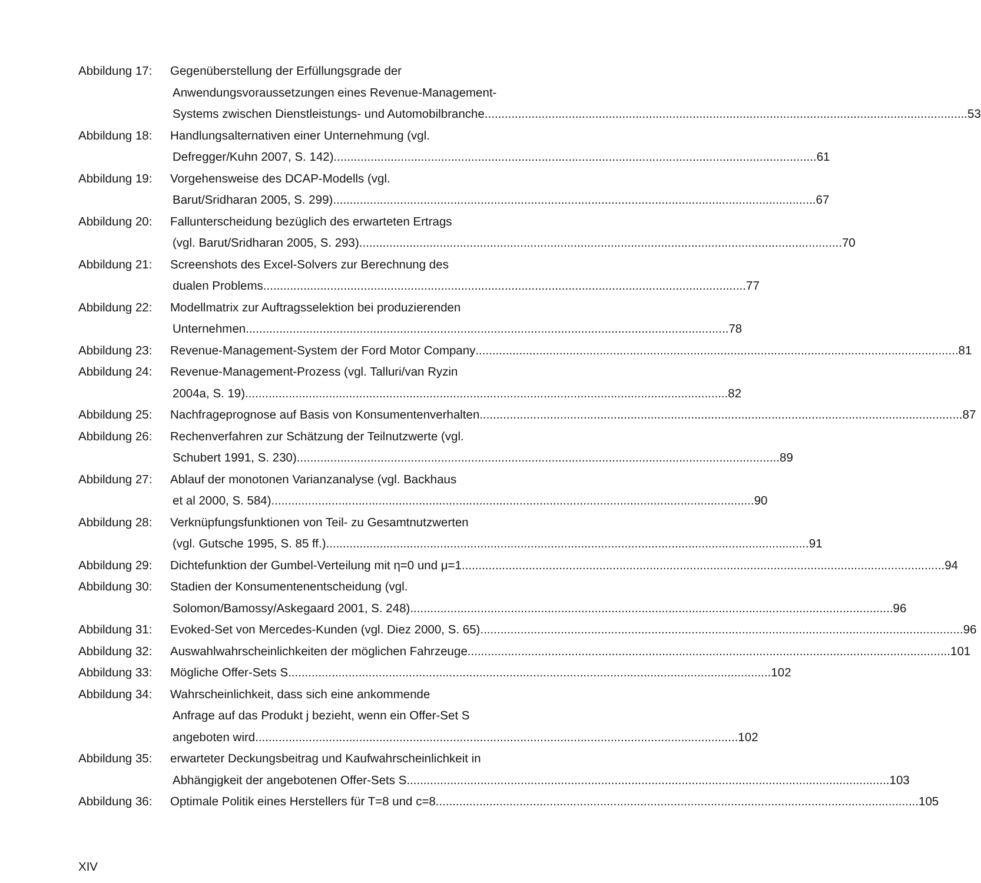Abbildung 17: Gegenüberstellung der Erfüllungsgrade der
Anwendungsvoraussetzungen eines Revenue-Management-
Systems zwischen Dienstleistungs- und Automobilbranche 53
Abbildung 18: Handlungsalternativen einer Unternehmung (vgl.
Defregger/Kuhn 2007, S. 142) 61
Abbildung 19: Vorgehensweise des DCAP-Modells (vgl.
Barut/Sridharan 2005, S. 299) 67
Abbildung 20: Fallunterscheidung bezüglich des erwarteten Ertrags
(vgl. Barut/Sridharan 2005, S. 293) 70
Abbildung 21: Screenshots des Excel-Solvers zur Berechnung des
dualen Problems 77
Abbildung 22: Modellmatrix zur Auftragsselektion bei produzierenden
Unternehmen 78
Abbildung 23: Revenue-Management-System der Ford Motor Company 81
Abbildung 24: Revenue-Management-Prozess (vgl. Talluri/van Ryzin
2004a, S. 19) 82
Abbildung 25: Nachfrageprognose auf Basis von Konsumentenverhalten 87
Abbildung 26: Rechenverfahren zur Schätzung der Teilnutzwerte (vgl.
Schubert 1991, S. 230) 89
Abbildung 27: Ablauf der monotonen Varianzanalyse (vgl. Backhaus
et al 2000, S. 584) 90
Abbildung 28: Verknüpfungsfunktionen von Teil- zu Gesamtnutzwerten
(vgl. Gutsche 1995, S. 85 ff.) 91
Abbildung 29: Dichtefunktion der Gumbel-Verteilung mit η=0 und μ=1 94
Abbildung 30: Stadien der Konsumentenentscheidung (vgl.
Solomon/Bamossy/Askegaard 2001, S. 248) 96
Abbildung 31: Evoked-Set von Mercedes-Kunden (vgl. Diez 2000, S. 65) 96
Abbildung 32: Auswahlwahrscheinlichkeiten der möglichen Fahrzeuge 101
Abbildung 33: Mögliche Offer-Sets S 102
Abbildung 34: Wahrscheinlichkeit, dass sich eine ankommende
Anfrage auf das Produkt j bezieht, wenn ein Offer-Set S
angeboten wird 102
Abbildung 35: erwarteter Deckungsbeitrag und Kaufwahrscheinlichkeit in
Abhängigkeit der angebotenen Offer-Sets S 103
Abbildung 36: Optimale Politik eines Herstellers für T=8 und c=8 105
XIV